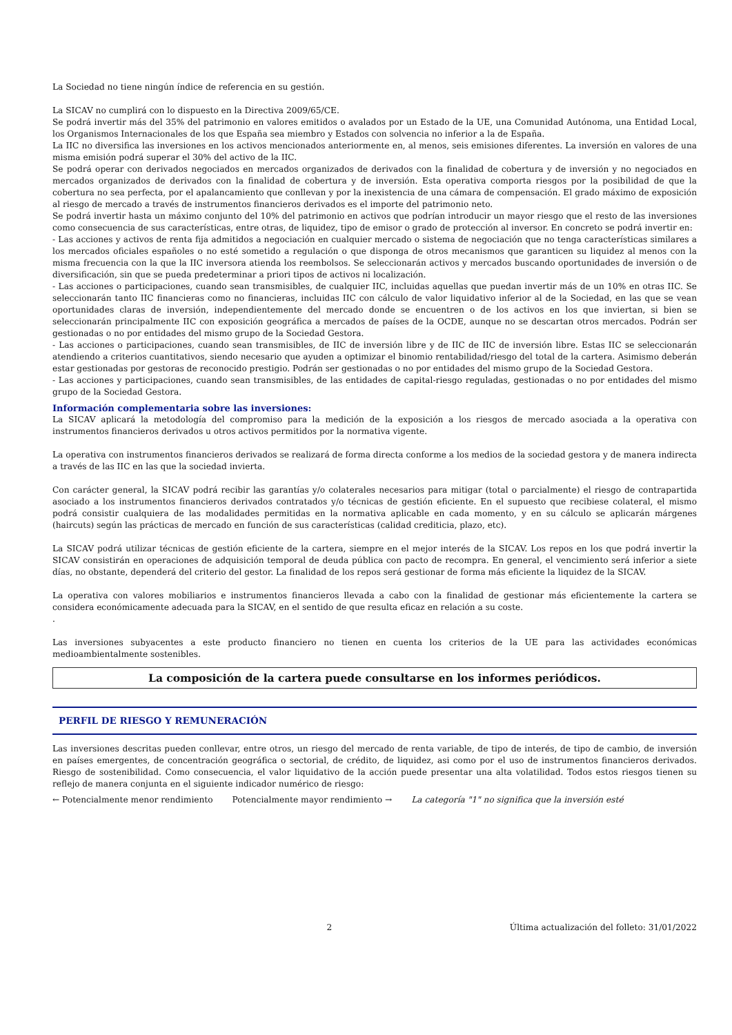La Sociedad no tiene ningún índice de referencia en su gestión.
La SICAV no cumplirá con lo dispuesto en la Directiva 2009/65/CE.
Se podrá invertir más del 35% del patrimonio en valores emitidos o avalados por un Estado de la UE, una Comunidad Autónoma, una Entidad Local, los Organismos Internacionales de los que España sea miembro y Estados con solvencia no inferior a la de España.
La IIC no diversifica las inversiones en los activos mencionados anteriormente en, al menos, seis emisiones diferentes. La inversión en valores de una misma emisión podrá superar el 30% del activo de la IIC.
Se podrá operar con derivados negociados en mercados organizados de derivados con la finalidad de cobertura y de inversión y no negociados en mercados organizados de derivados con la finalidad de cobertura y de inversión. Esta operativa comporta riesgos por la posibilidad de que la cobertura no sea perfecta, por el apalancamiento que conllevan y por la inexistencia de una cámara de compensación. El grado máximo de exposición al riesgo de mercado a través de instrumentos financieros derivados es el importe del patrimonio neto.
Se podrá invertir hasta un máximo conjunto del 10% del patrimonio en activos que podrían introducir un mayor riesgo que el resto de las inversiones como consecuencia de sus características, entre otras, de liquidez, tipo de emisor o grado de protección al inversor. En concreto se podrá invertir en:
- Las acciones y activos de renta fija admitidos a negociación en cualquier mercado o sistema de negociación que no tenga características similares a los mercados oficiales españoles o no esté sometido a regulación o que disponga de otros mecanismos que garanticen su liquidez al menos con la misma frecuencia con la que la IIC inversora atienda los reembolsos. Se seleccionarán activos y mercados buscando oportunidades de inversión o de diversificación, sin que se pueda predeterminar a priori tipos de activos ni localización.
- Las acciones o participaciones, cuando sean transmisibles, de cualquier IIC, incluidas aquellas que puedan invertir más de un 10% en otras IIC. Se seleccionarán tanto IIC financieras como no financieras, incluidas IIC con cálculo de valor liquidativo inferior al de la Sociedad, en las que se vean oportunidades claras de inversión, independientemente del mercado donde se encuentren o de los activos en los que inviertan, si bien se seleccionarán principalmente IIC con exposición geográfica a mercados de países de la OCDE, aunque no se descartan otros mercados. Podrán ser gestionadas o no por entidades del mismo grupo de la Sociedad Gestora.
- Las acciones o participaciones, cuando sean transmisibles, de IIC de inversión libre y de IIC de IIC de inversión libre. Estas IIC se seleccionarán atendiendo a criterios cuantitativos, siendo necesario que ayuden a optimizar el binomio rentabilidad/riesgo del total de la cartera. Asimismo deberán estar gestionadas por gestoras de reconocido prestigio. Podrán ser gestionadas o no por entidades del mismo grupo de la Sociedad Gestora.
- Las acciones y participaciones, cuando sean transmisibles, de las entidades de capital-riesgo reguladas, gestionadas o no por entidades del mismo grupo de la Sociedad Gestora.
Información complementaria sobre las inversiones:
La SICAV aplicará la metodología del compromiso para la medición de la exposición a los riesgos de mercado asociada a la operativa con instrumentos financieros derivados u otros activos permitidos por la normativa vigente.
La operativa con instrumentos financieros derivados se realizará de forma directa conforme a los medios de la sociedad gestora y de manera indirecta a través de las IIC en las que la sociedad invierta.
Con carácter general, la SICAV podrá recibir las garantías y/o colaterales necesarios para mitigar (total o parcialmente) el riesgo de contrapartida asociado a los instrumentos financieros derivados contratados y/o técnicas de gestión eficiente. En el supuesto que recibiese colateral, el mismo podrá consistir cualquiera de las modalidades permitidas en la normativa aplicable en cada momento, y en su cálculo se aplicarán márgenes (haircuts) según las prácticas de mercado en función de sus características (calidad crediticia, plazo, etc).
La SICAV podrá utilizar técnicas de gestión eficiente de la cartera, siempre en el mejor interés de la SICAV. Los repos en los que podrá invertir la SICAV consistirán en operaciones de adquisición temporal de deuda pública con pacto de recompra. En general, el vencimiento será inferior a siete días, no obstante, dependerá del criterio del gestor. La finalidad de los repos será gestionar de forma más eficiente la liquidez de la SICAV.
La operativa con valores mobiliarios e instrumentos financieros llevada a cabo con la finalidad de gestionar más eficientemente la cartera se considera económicamente adecuada para la SICAV, en el sentido de que resulta eficaz en relación a su coste.
.
Las inversiones subyacentes a este producto financiero no tienen en cuenta los criterios de la UE para las actividades económicas medioambientalmente sostenibles.
La composición de la cartera puede consultarse en los informes periódicos.
PERFIL DE RIESGO Y REMUNERACIÓN
Las inversiones descritas pueden conllevar, entre otros, un riesgo del mercado de renta variable, de tipo de interés, de tipo de cambio, de inversión en países emergentes, de concentración geográfica o sectorial, de crédito, de liquidez, asi como por el uso de instrumentos financieros derivados. Riesgo de sostenibilidad. Como consecuencia, el valor liquidativo de la acción puede presentar una alta volatilidad. Todos estos riesgos tienen su reflejo de manera conjunta en el siguiente indicador numérico de riesgo:
← Potencialmente menor rendimiento Potencialmente mayor rendimiento → La categoría "1" no significa que la inversión esté
2 Última actualización del folleto: 31/01/2022